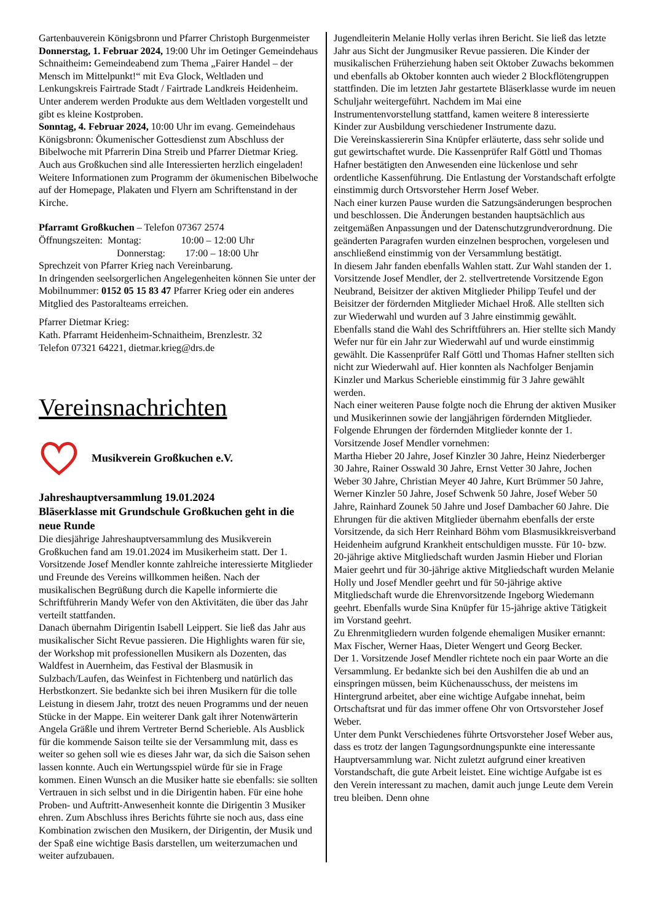Gartenbauverein Königsbronn und Pfarrer Christoph Burgenmeister
Donnerstag, 1. Februar 2024, 19:00 Uhr im Oetinger Gemeindehaus Schnaitheim: Gemeindeabend zum Thema „Fairer Handel – der Mensch im Mittelpunkt!“ mit Eva Glock, Weltladen und Lenkungskreis Fairtrade Stadt / Fairtrade Landkreis Heidenheim. Unter anderem werden Produkte aus dem Weltladen vorgestellt und gibt es kleine Kostproben.
Sonntag, 4. Februar 2024, 10:00 Uhr im evang. Gemeindehaus Königsbronn: Ökumenischer Gottesdienst zum Abschluss der Bibelwoche mit Pfarrerin Dina Streib und Pfarrer Dietmar Krieg.
Auch aus Großkuchen sind alle Interessierten herzlich eingeladen! Weitere Informationen zum Programm der ökumenischen Bibelwoche auf der Homepage, Plakaten und Flyern am Schriftenstand in der Kirche.
Pfarramt Großkuchen – Telefon 07367 2574
Öffnungszeiten: Montag: 10:00 – 12:00 Uhr
Donnerstag: 17:00 – 18:00 Uhr
Sprechzeit von Pfarrer Krieg nach Vereinbarung.
In dringenden seelsorgerlichen Angelegenheiten können Sie unter der Mobilnummer: 0152 05 15 83 47 Pfarrer Krieg oder ein anderes Mitglied des Pastoralteams erreichen.
Pfarrer Dietmar Krieg:
Kath. Pfarramt Heidenheim-Schnaitheim, Brenzlestr. 32
Telefon 07321 64221, dietmar.krieg@drs.de
Vereinsnachrichten
Musikverein Großkuchen e.V.
Jahreshauptversammlung 19.01.2024
Bläserklasse mit Grundschule Großkuchen geht in die neue Runde
Die diesjährige Jahreshauptversammlung des Musikverein Großkuchen fand am 19.01.2024 im Musikerheim statt. Der 1. Vorsitzende Josef Mendler konnte zahlreiche interessierte Mitglieder und Freunde des Vereins willkommen heißen. Nach der musikalischen Begrüßung durch die Kapelle informierte die Schriftführerin Mandy Wefer von den Aktivitäten, die über das Jahr verteilt stattfanden.
Danach übernahm Dirigentin Isabell Leippert. Sie ließ das Jahr aus musikalischer Sicht Revue passieren. Die Highlights waren für sie, der Workshop mit professionellen Musikern als Dozenten, das Waldfest in Auernheim, das Festival der Blasmusik in Sulzbach/Laufen, das Weinfest in Fichtenberg und natürlich das Herbstkonzert. Sie bedankte sich bei ihren Musikern für die tolle Leistung in diesem Jahr, trotzt des neuen Programms und der neuen Stücke in der Mappe. Ein weiterer Dank galt ihrer Notenwärterin Angela Gräßle und ihrem Vertreter Bernd Scherieble. Als Ausblick für die kommende Saison teilte sie der Versammlung mit, dass es weiter so gehen soll wie es dieses Jahr war, da sich die Saison sehen lassen konnte. Auch ein Wertungsspiel würde für sie in Frage kommen. Einen Wunsch an die Musiker hatte sie ebenfalls: sie sollten Vertrauen in sich selbst und in die Dirigentin haben. Für eine hohe Proben- und Auftritt-Anwesenheit konnte die Dirigentin 3 Musiker ehren. Zum Abschluss ihres Berichts führte sie noch aus, dass eine Kombination zwischen den Musikern, der Dirigentin, der Musik und der Spaß eine wichtige Basis darstellen, um weiterzumachen und weiter aufzubauen.
Jugendleiterin Melanie Holly verlas ihren Bericht. Sie ließ das letzte Jahr aus Sicht der Jungmusiker Revue passieren. Die Kinder der musikalischen Früherziehung haben seit Oktober Zuwachs bekommen und ebenfalls ab Oktober konnten auch wieder 2 Blockflötengruppen stattfinden. Die im letzten Jahr gestartete Bläserklasse wurde im neuen Schuljahr weitergeführt. Nachdem im Mai eine Instrumentenvorstellung stattfand, kamen weitere 8 interessierte Kinder zur Ausbildung verschiedener Instrumente dazu.
Die Vereinskassiererin Sina Knüpfer erläuterte, dass sehr solide und gut gewirtschaftet wurde. Die Kassenprüfer Ralf Göttl und Thomas Hafner bestätigten den Anwesenden eine lückenlose und sehr ordentliche Kassenführung. Die Entlastung der Vorstandschaft erfolgte einstimmig durch Ortsvorsteher Herrn Josef Weber.
Nach einer kurzen Pause wurden die Satzungsänderungen besprochen und beschlossen. Die Änderungen bestanden hauptsächlich aus zeitgemäßen Anpassungen und der Datenschutzgrundverordnung. Die geänderten Paragrafen wurden einzelnen besprochen, vorgelesen und anschließend einstimmig von der Versammlung bestätigt.
In diesem Jahr fanden ebenfalls Wahlen statt. Zur Wahl standen der 1. Vorsitzende Josef Mendler, der 2. stellvertretende Vorsitzende Egon Neubrand, Beisitzer der aktiven Mitglieder Philipp Teufel und der Beisitzer der fördernden Mitglieder Michael Hroß. Alle stellten sich zur Wiederwahl und wurden auf 3 Jahre einstimmig gewählt. Ebenfalls stand die Wahl des Schriftführers an. Hier stellte sich Mandy Wefer nur für ein Jahr zur Wiederwahl auf und wurde einstimmig gewählt. Die Kassenprüfer Ralf Göttl und Thomas Hafner stellten sich nicht zur Wiederwahl auf. Hier konnten als Nachfolger Benjamin Kinzler und Markus Scherieble einstimmig für 3 Jahre gewählt werden.
Nach einer weiteren Pause folgte noch die Ehrung der aktiven Musiker und Musikerinnen sowie der langjährigen fördernden Mitglieder. Folgende Ehrungen der fördernden Mitglieder konnte der 1. Vorsitzende Josef Mendler vornehmen:
Martha Hieber 20 Jahre, Josef Kinzler 30 Jahre, Heinz Niederberger 30 Jahre, Rainer Osswald 30 Jahre, Ernst Vetter 30 Jahre, Jochen Weber 30 Jahre, Christian Meyer 40 Jahre, Kurt Brümmer 50 Jahre, Werner Kinzler 50 Jahre, Josef Schwenk 50 Jahre, Josef Weber 50 Jahre, Rainhard Zounek 50 Jahre und Josef Dambacher 60 Jahre. Die Ehrungen für die aktiven Mitglieder übernahm ebenfalls der erste Vorsitzende, da sich Herr Reinhard Böhm vom Blasmusikkreisverband Heidenheim aufgrund Krankheit entschuldigen musste. Für 10- bzw. 20-jährige aktive Mitgliedschaft wurden Jasmin Hieber und Florian Maier geehrt und für 30-jährige aktive Mitgliedschaft wurden Melanie Holly und Josef Mendler geehrt und für 50-jährige aktive Mitgliedschaft wurde die Ehrenvorsitzende Ingeborg Wiedemann geehrt. Ebenfalls wurde Sina Knüpfer für 15-jährige aktive Tätigkeit im Vorstand geehrt.
Zu Ehrenmitgliedern wurden folgende ehemaligen Musiker ernannt: Max Fischer, Werner Haas, Dieter Wengert und Georg Becker.
Der 1. Vorsitzende Josef Mendler richtete noch ein paar Worte an die Versammlung. Er bedankte sich bei den Aushilfen die ab und an einspringen müssen, beim Küchenausschuss, der meistens im Hintergrund arbeitet, aber eine wichtige Aufgabe innehat, beim Ortschaftsrat und für das immer offene Ohr von Ortsvorsteher Josef Weber.
Unter dem Punkt Verschiedenes führte Ortsvorsteher Josef Weber aus, dass es trotz der langen Tagungsordnungspunkte eine interessante Hauptversammlung war. Nicht zuletzt aufgrund einer kreativen Vorstandschaft, die gute Arbeit leistet. Eine wichtige Aufgabe ist es den Verein interessant zu machen, damit auch junge Leute dem Verein treu bleiben. Denn ohne